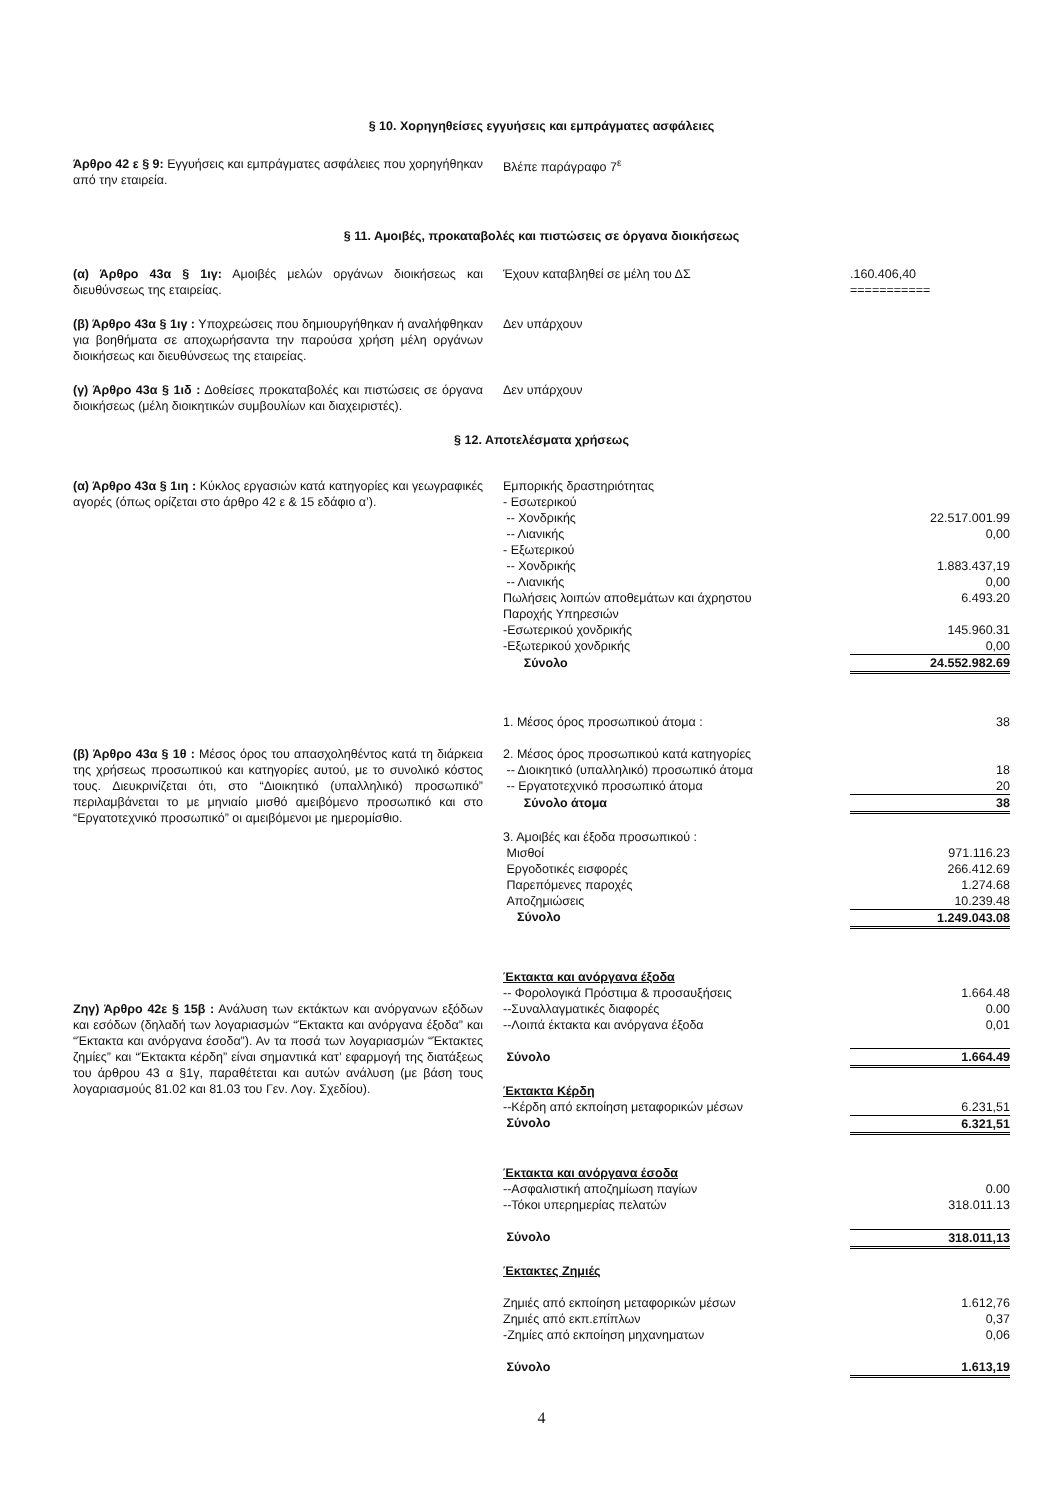§ 10. Χορηγηθείσες εγγυήσεις και εμπράγματες ασφάλειες
Άρθρο 42 ε § 9: Εγγυήσεις και εμπράγματες ασφάλειες που χορηγήθηκαν από την εταιρεία.
Βλέπε παράγραφο 7<sup>ε</sup>
§ 11. Αμοιβές, προκαταβολές και πιστώσεις σε όργανα διοικήσεως
(α) Άρθρο 43α § 1ιγ: Αμοιβές μελών οργάνων διοικήσεως και διευθύνσεως της εταιρείας.
| Έχουν καταβληθεί σε μέλη του ΔΣ | .160.406,40 =========== |
(β) Άρθρο 43α § 1ιγ : Υποχρεώσεις που δημιουργήθηκαν ή αναλήφθηκαν για βοηθήματα σε αποχωρήσαντα την παρούσα χρήση μέλη οργάνων διοικήσεως και διευθύνσεως της εταιρείας.
Δεν υπάρχουν
(γ) Άρθρο 43α § 1ιδ : Δοθείσες προκαταβολές και πιστώσεις σε όργανα διοικήσεως (μέλη διοικητικών συμβουλίων και διαχειριστές).
Δεν υπάρχουν
§ 12. Αποτελέσματα χρήσεως
(α) Άρθρο 43α § 1ιη : Κύκλος εργασιών κατά κατηγορίες και γεωγραφικές αγορές (όπως ορίζεται στο άρθρο 42 ε & 15 εδάφιο α’).
| Εμπορικής δραστηριότητας | |
| - Εσωτερικού | |
| -- Χονδρικής | 22.517.001.99 |
| -- Λιανικής | 0,00 |
| - Εξωτερικού | |
| -- Χονδρικής | 1.883.437,19 |
| -- Λιανικής | 0,00 |
| Πωλήσεις λοιπών αποθεμάτων και άχρηστου | 6.493.20 |
| Παροχής Υπηρεσιών | |
| -Εσωτερικού χονδρικής | 145.960.31 |
| -Εξωτερικού χονδρικής | 0,00 |
| Σύνολο | 24.552.982.69 |
(β) Άρθρο 43α § 1θ : Μέσος όρος του απασχοληθέντος κατά τη διάρκεια της χρήσεως προσωπικού και κατηγορίες αυτού, με το συνολικό κόστος τους. Διευκρινίζεται ότι, στο “Διοικητικό (υπαλληλικό) προσωπικό” περιλαμβάνεται το με μηνιαίο μισθό αμειβόμενο προσωπικό και στο “Εργατοτεχνικό προσωπικό” οι αμειβόμενοι με ημερομίσθιο.
| 1. Μέσος όρος προσωπικού άτομα : | 38 |
| 2. Μέσος όρος προσωπικού κατά κατηγορίες | |
| -- Διοικητικό (υπαλληλικό) προσωπικό άτομα | 18 |
| -- Εργατοτεχνικό προσωπικό άτομα | 20 |
| Σύνολο άτομα | 38 |
| 3. Αμοιβές και έξοδα προσωπικού : | |
| Μισθοί | 971.116.23 |
| Εργοδοτικές εισφορές | 266.412.69 |
| Παρεπόμενες παροχές | 1.274.68 |
| Αποζημιώσεις | 10.239.48 |
| Σύνολο | 1.249.043.08 |
Ζηγ) Άρθρο 42ε § 15β : Ανάλυση των εκτάκτων και ανόργανων εξόδων και εσόδων (δηλαδή των λογαριασμών “Έκτακτα και ανόργανα έξοδα” και “Έκτακτα και ανόργανα έσοδα”). Αν τα ποσά των λογαριασμών “Έκτακτες ζημίες” και “Έκτακτα κέρδη” είναι σημαντικά κατ’ εφαρμογή της διατάξεως του άρθρου 43 α §1γ, παραθέτεται και αυτών ανάλυση (με βάση τους λογαριασμούς 81.02 και 81.03 του Γεν. Λογ. Σχεδίου).
| Έκτακτα και ανόργανα έξοδα | |
| -- Φορολογικά Πρόστιμα & προσαυξήσεις | 1.664.48 |
| --Συναλλαγματικές διαφορές | 0.00 |
| --Λοιπά έκτακτα και ανόργανα έξοδα | 0,01 |
| Σύνολο | 1.664.49 |
| Έκτακτα Κέρδη | |
| --Κέρδη από εκποίηση μεταφορικών μέσων | 6.231,51 |
| Σύνολο | 6.321,51 |
| Έκτακτα και ανόργανα έσοδα | |
| --Ασφαλιστική αποζημίωση παγίων | 0.00 |
| --Τόκοι υπερημερίας πελατών | 318.011.13 |
| Σύνολο | 318.011,13 |
| Έκτακτες Ζημιές | |
| Ζημιές από εκποίηση μεταφορικών μέσων | 1.612,76 |
| Ζημιές από εκπ.επίπλων | 0,37 |
| -Ζημίες από εκποίηση μηχανηματων | 0,06 |
| Σύνολο | 1.613,19 |
4